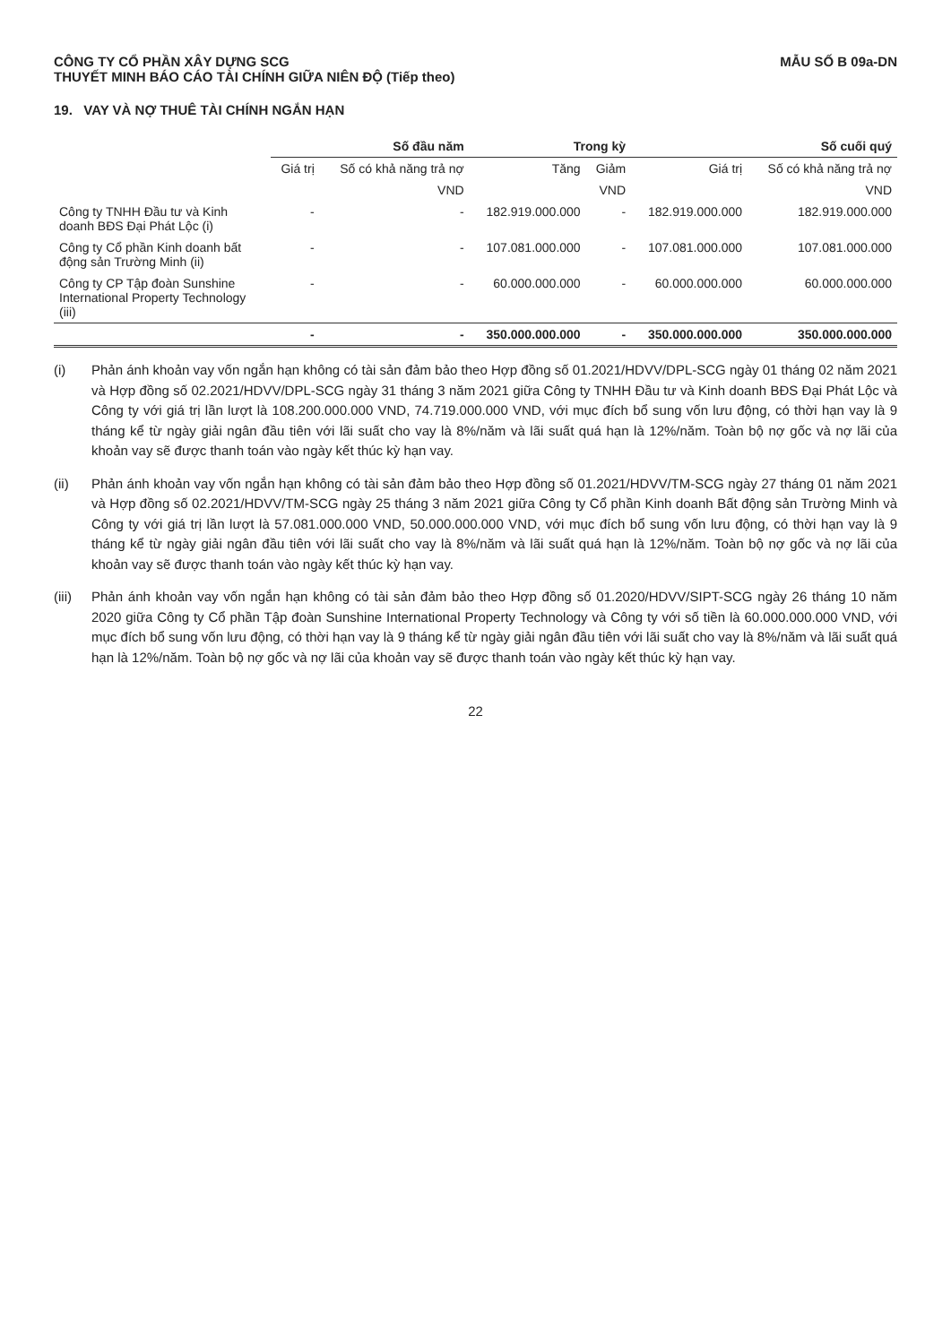CÔNG TY CỔ PHẦN XÂY DỰNG SCG
THUYẾT MINH BÁO CÁO TÀI CHÍNH GIỮA NIÊN ĐỘ (Tiếp theo)
MẪU SỐ B 09a-DN
19. VAY VÀ NỢ THUÊ TÀI CHÍNH NGẮN HẠN
| | Số đầu năm | | Trong kỳ | | Số cuối quý | |
| --- | --- | --- | --- | --- | --- | --- |
| | Giá trị | Số có khả năng trả nợ | Tăng | Giảm | Giá trị | Số có khả năng trả nợ |
| | | VND | | VND | | VND |
| Công ty TNHH Đầu tư và Kinh doanh BĐS Đại Phát Lộc (i) | - | - | 182.919.000.000 | - | 182.919.000.000 | 182.919.000.000 |
| Công ty Cổ phần Kinh doanh bất động sản Trường Minh (ii) | - | - | 107.081.000.000 | - | 107.081.000.000 | 107.081.000.000 |
| Công ty CP Tập đoàn Sunshine International Property Technology (iii) | - | - | 60.000.000.000 | - | 60.000.000.000 | 60.000.000.000 |
| | - | - | 350.000.000.000 | - | 350.000.000.000 | 350.000.000.000 |
(i) Phản ánh khoản vay vốn ngắn hạn không có tài sản đảm bảo theo Hợp đồng số 01.2021/HDVV/DPL-SCG ngày 01 tháng 02 năm 2021 và Hợp đồng số 02.2021/HDVV/DPL-SCG ngày 31 tháng 3 năm 2021 giữa Công ty TNHH Đầu tư và Kinh doanh BĐS Đại Phát Lộc và Công ty với giá trị lần lượt là 108.200.000.000 VND, 74.719.000.000 VND, với mục đích bổ sung vốn lưu động, có thời hạn vay là 9 tháng kể từ ngày giải ngân đầu tiên với lãi suất cho vay là 8%/năm và lãi suất quá hạn là 12%/năm. Toàn bộ nợ gốc và nợ lãi của khoản vay sẽ được thanh toán vào ngày kết thúc kỳ hạn vay.
(ii) Phản ánh khoản vay vốn ngắn hạn không có tài sản đảm bảo theo Hợp đồng số 01.2021/HDVV/TM-SCG ngày 27 tháng 01 năm 2021 và Hợp đồng số 02.2021/HDVV/TM-SCG ngày 25 tháng 3 năm 2021 giữa Công ty Cổ phần Kinh doanh Bất động sản Trường Minh và Công ty với giá trị lần lượt là 57.081.000.000 VND, 50.000.000.000 VND, với mục đích bổ sung vốn lưu động, có thời hạn vay là 9 tháng kể từ ngày giải ngân đầu tiên với lãi suất cho vay là 8%/năm và lãi suất quá hạn là 12%/năm. Toàn bộ nợ gốc và nợ lãi của khoản vay sẽ được thanh toán vào ngày kết thúc kỳ hạn vay.
(iii) Phản ánh khoản vay vốn ngắn hạn không có tài sản đảm bảo theo Hợp đồng số 01.2020/HDVV/SIPT-SCG ngày 26 tháng 10 năm 2020 giữa Công ty Cổ phần Tập đoàn Sunshine International Property Technology và Công ty với số tiền là 60.000.000.000 VND, với mục đích bổ sung vốn lưu động, có thời hạn vay là 9 tháng kể từ ngày giải ngân đầu tiên với lãi suất cho vay là 8%/năm và lãi suất quá hạn là 12%/năm. Toàn bộ nợ gốc và nợ lãi của khoản vay sẽ được thanh toán vào ngày kết thúc kỳ hạn vay.
22